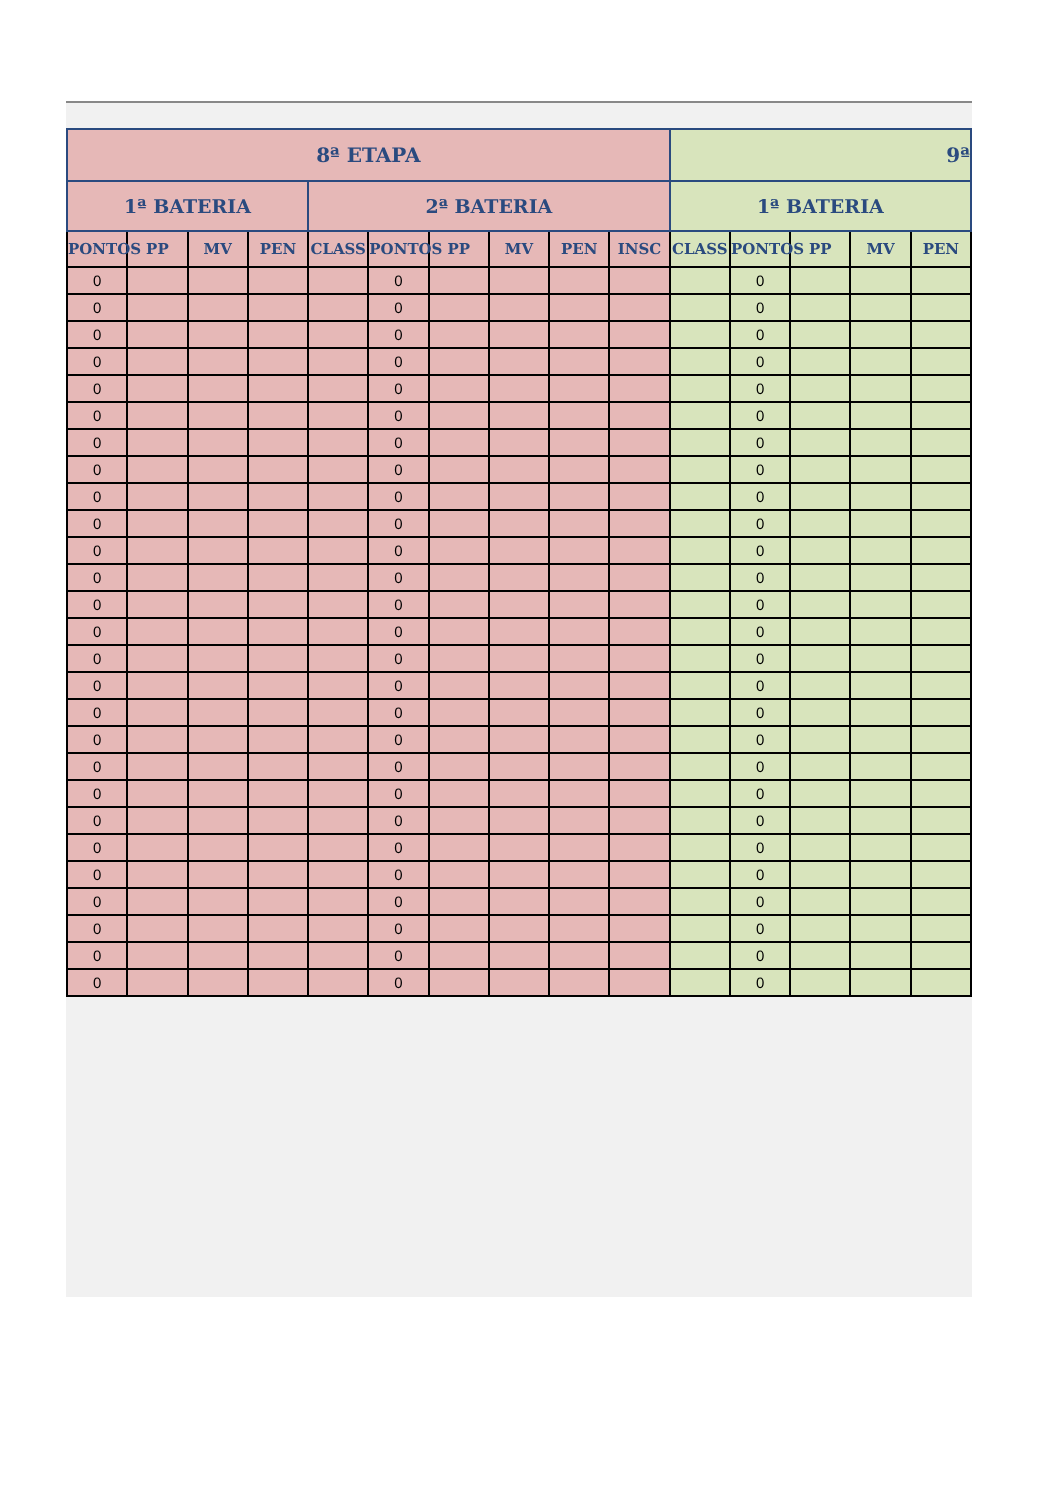| 8ª ETAPA | | | | | | | | | | 9ª | | | | |
| --- | --- | --- | --- | --- | --- | --- | --- | --- | --- | --- | --- | --- | --- | --- |
| 1ª BATERIA | | | | 2ª BATERIA | | | | | | 1ª BATERIA | | | | |
| PONTOS | PP | MV | PEN | CLASS | PONTOS | PP | MV | PEN | INSC | CLASS | PONTOS | PP | MV | PEN |
| 0 | | | | | 0 | | | | | | 0 | | | |
| 0 | | | | | 0 | | | | | | 0 | | | |
| 0 | | | | | 0 | | | | | | 0 | | | |
| 0 | | | | | 0 | | | | | | 0 | | | |
| 0 | | | | | 0 | | | | | | 0 | | | |
| 0 | | | | | 0 | | | | | | 0 | | | |
| 0 | | | | | 0 | | | | | | 0 | | | |
| 0 | | | | | 0 | | | | | | 0 | | | |
| 0 | | | | | 0 | | | | | | 0 | | | |
| 0 | | | | | 0 | | | | | | 0 | | | |
| 0 | | | | | 0 | | | | | | 0 | | | |
| 0 | | | | | 0 | | | | | | 0 | | | |
| 0 | | | | | 0 | | | | | | 0 | | | |
| 0 | | | | | 0 | | | | | | 0 | | | |
| 0 | | | | | 0 | | | | | | 0 | | | |
| 0 | | | | | 0 | | | | | | 0 | | | |
| 0 | | | | | 0 | | | | | | 0 | | | |
| 0 | | | | | 0 | | | | | | 0 | | | |
| 0 | | | | | 0 | | | | | | 0 | | | |
| 0 | | | | | 0 | | | | | | 0 | | | |
| 0 | | | | | 0 | | | | | | 0 | | | |
| 0 | | | | | 0 | | | | | | 0 | | | |
| 0 | | | | | 0 | | | | | | 0 | | | |
| 0 | | | | | 0 | | | | | | 0 | | | |
| 0 | | | | | 0 | | | | | | 0 | | | |
| 0 | | | | | 0 | | | | | | 0 | | | |
| 0 | | | | | 0 | | | | | | 0 | | | |